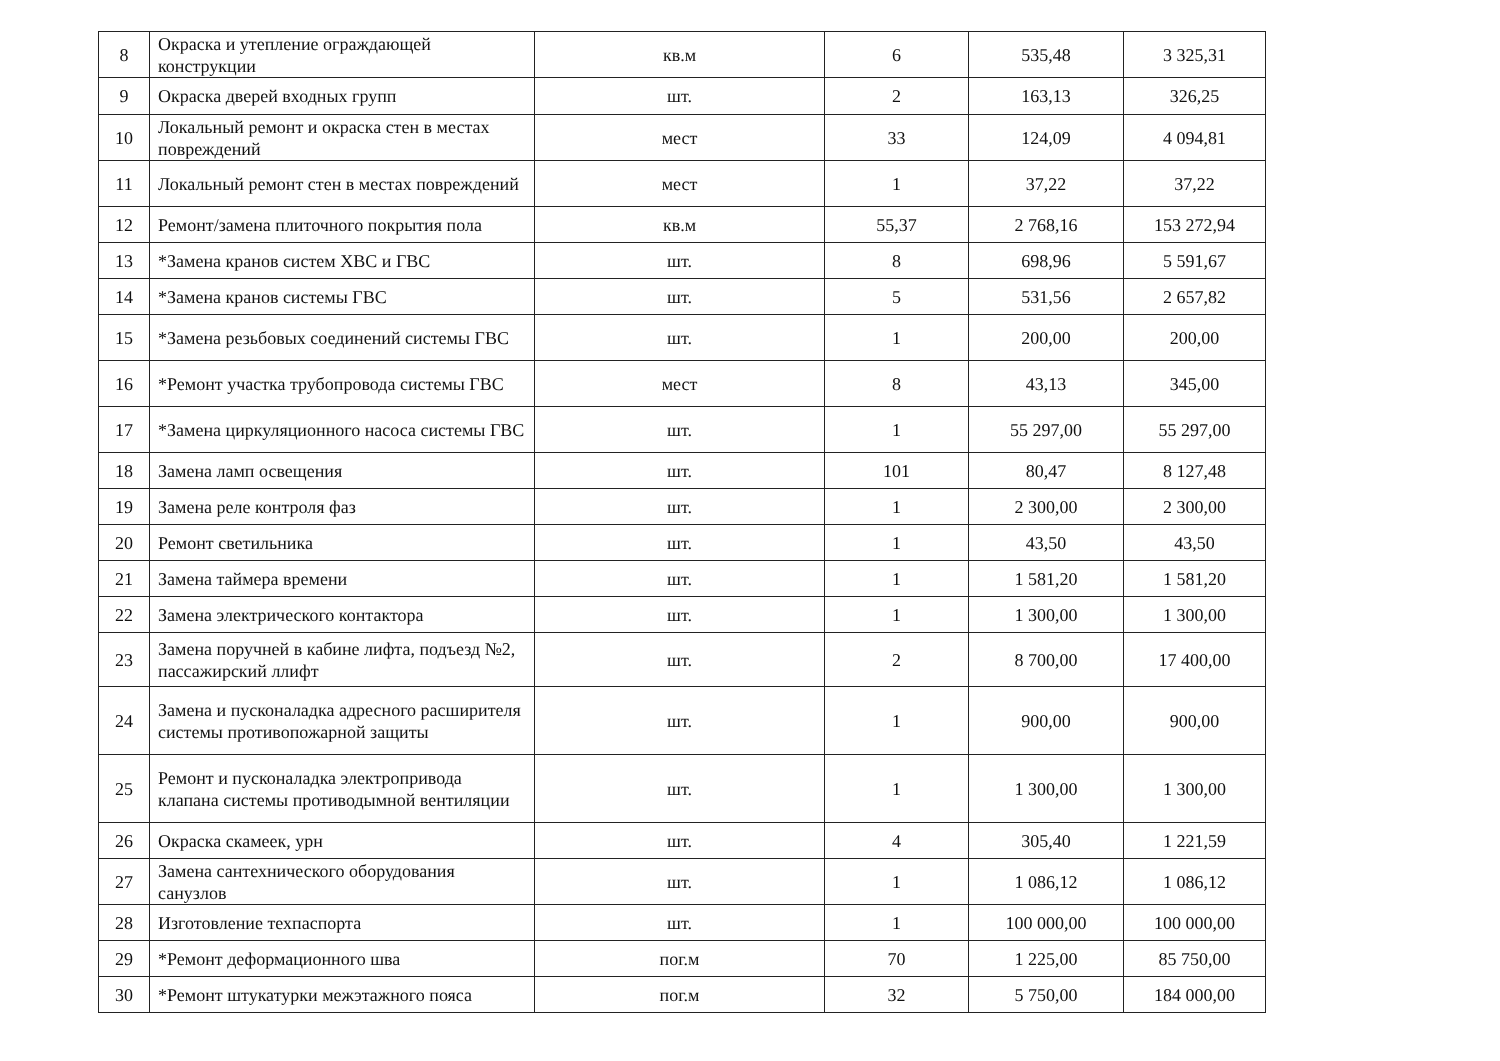| 8 | Окраска и утепление ограждающей конструкции | кв.м | 6 | 535,48 | 3 325,31 |
| 9 | Окраска дверей входных групп | шт. | 2 | 163,13 | 326,25 |
| 10 | Локальный ремонт и окраска стен в местах повреждений | мест | 33 | 124,09 | 4 094,81 |
| 11 | Локальный ремонт стен в местах повреждений | мест | 1 | 37,22 | 37,22 |
| 12 | Ремонт/замена плиточного покрытия пола | кв.м | 55,37 | 2 768,16 | 153 272,94 |
| 13 | *Замена кранов систем ХВС и ГВС | шт. | 8 | 698,96 | 5 591,67 |
| 14 | *Замена кранов системы ГВС | шт. | 5 | 531,56 | 2 657,82 |
| 15 | *Замена резьбовых соединений системы ГВС | шт. | 1 | 200,00 | 200,00 |
| 16 | *Ремонт участка трубопровода системы ГВС | мест | 8 | 43,13 | 345,00 |
| 17 | *Замена циркуляционного насоса системы ГВС | шт. | 1 | 55 297,00 | 55 297,00 |
| 18 | Замена ламп освещения | шт. | 101 | 80,47 | 8 127,48 |
| 19 | Замена реле контроля фаз | шт. | 1 | 2 300,00 | 2 300,00 |
| 20 | Ремонт светильника | шт. | 1 | 43,50 | 43,50 |
| 21 | Замена таймера времени | шт. | 1 | 1 581,20 | 1 581,20 |
| 22 | Замена электрического контактора | шт. | 1 | 1 300,00 | 1 300,00 |
| 23 | Замена поручней в кабине лифта, подъезд №2, пассажирский ллифт | шт. | 2 | 8 700,00 | 17 400,00 |
| 24 | Замена и пусконаладка адресного расширителя системы противопожарной защиты | шт. | 1 | 900,00 | 900,00 |
| 25 | Ремонт и пусконаладка электропривода клапана системы противодымной вентиляции | шт. | 1 | 1 300,00 | 1 300,00 |
| 26 | Окраска скамеек, урн | шт. | 4 | 305,40 | 1 221,59 |
| 27 | Замена сантехнического оборудования санузлов | шт. | 1 | 1 086,12 | 1 086,12 |
| 28 | Изготовление техпаспорта | шт. | 1 | 100 000,00 | 100 000,00 |
| 29 | *Ремонт деформационного шва | пог.м | 70 | 1 225,00 | 85 750,00 |
| 30 | *Ремонт штукатурки межэтажного пояса | пог.м | 32 | 5 750,00 | 184 000,00 |